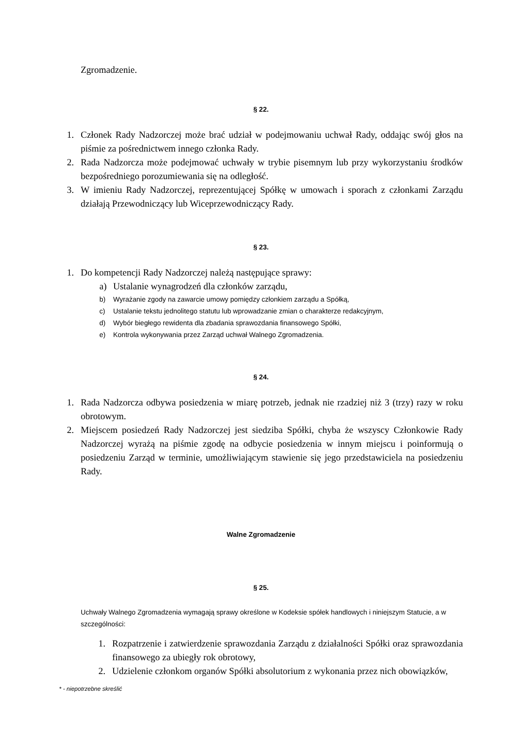Zgromadzenie.
§ 22.
1. Członek Rady Nadzorczej może brać udział w podejmowaniu uchwał Rady, oddając swój głos na piśmie za pośrednictwem innego członka Rady.
2. Rada Nadzorcza może podejmować uchwały w trybie pisemnym lub przy wykorzystaniu środków bezpośredniego porozumiewania się na odległość.
3. W imieniu Rady Nadzorczej, reprezentującej Spółkę w umowach i sporach z członkami Zarządu działają Przewodniczący lub Wiceprzewodniczący Rady.
§ 23.
1. Do kompetencji Rady Nadzorczej należą następujące sprawy:
a) Ustalanie wynagrodzeń dla członków zarządu,
b) Wyrażanie zgody na zawarcie umowy pomiędzy członkiem zarządu a Spółką,
c) Ustalanie tekstu jednolitego statutu lub wprowadzanie zmian o charakterze redakcyjnym,
d) Wybór biegłego rewidenta dla zbadania sprawozdania finansowego Spółki,
e) Kontrola wykonywania przez Zarząd uchwał Walnego Zgromadzenia.
§ 24.
1. Rada Nadzorcza odbywa posiedzenia w miarę potrzeb, jednak nie rzadziej niż 3 (trzy) razy w roku obrotowym.
2. Miejscem posiedzeń Rady Nadzorczej jest siedziba Spółki, chyba że wszyscy Członkowie Rady Nadzorczej wyrażą na piśmie zgodę na odbycie posiedzenia w innym miejscu i poinformują o posiedzeniu Zarząd w terminie, umożliwiającym stawienie się jego przedstawiciela na posiedzeniu Rady.
Walne Zgromadzenie
§ 25.
Uchwały Walnego Zgromadzenia wymagają sprawy określone w Kodeksie spółek handlowych i niniejszym Statucie, a w szczególności:
1. Rozpatrzenie i zatwierdzenie sprawozdania Zarządu z działalności Spółki oraz sprawozdania finansowego za ubiegły rok obrotowy,
2. Udzielenie członkom organów Spółki absolutorium z wykonania przez nich obowiązków,
* - niepotrzebne skreślić